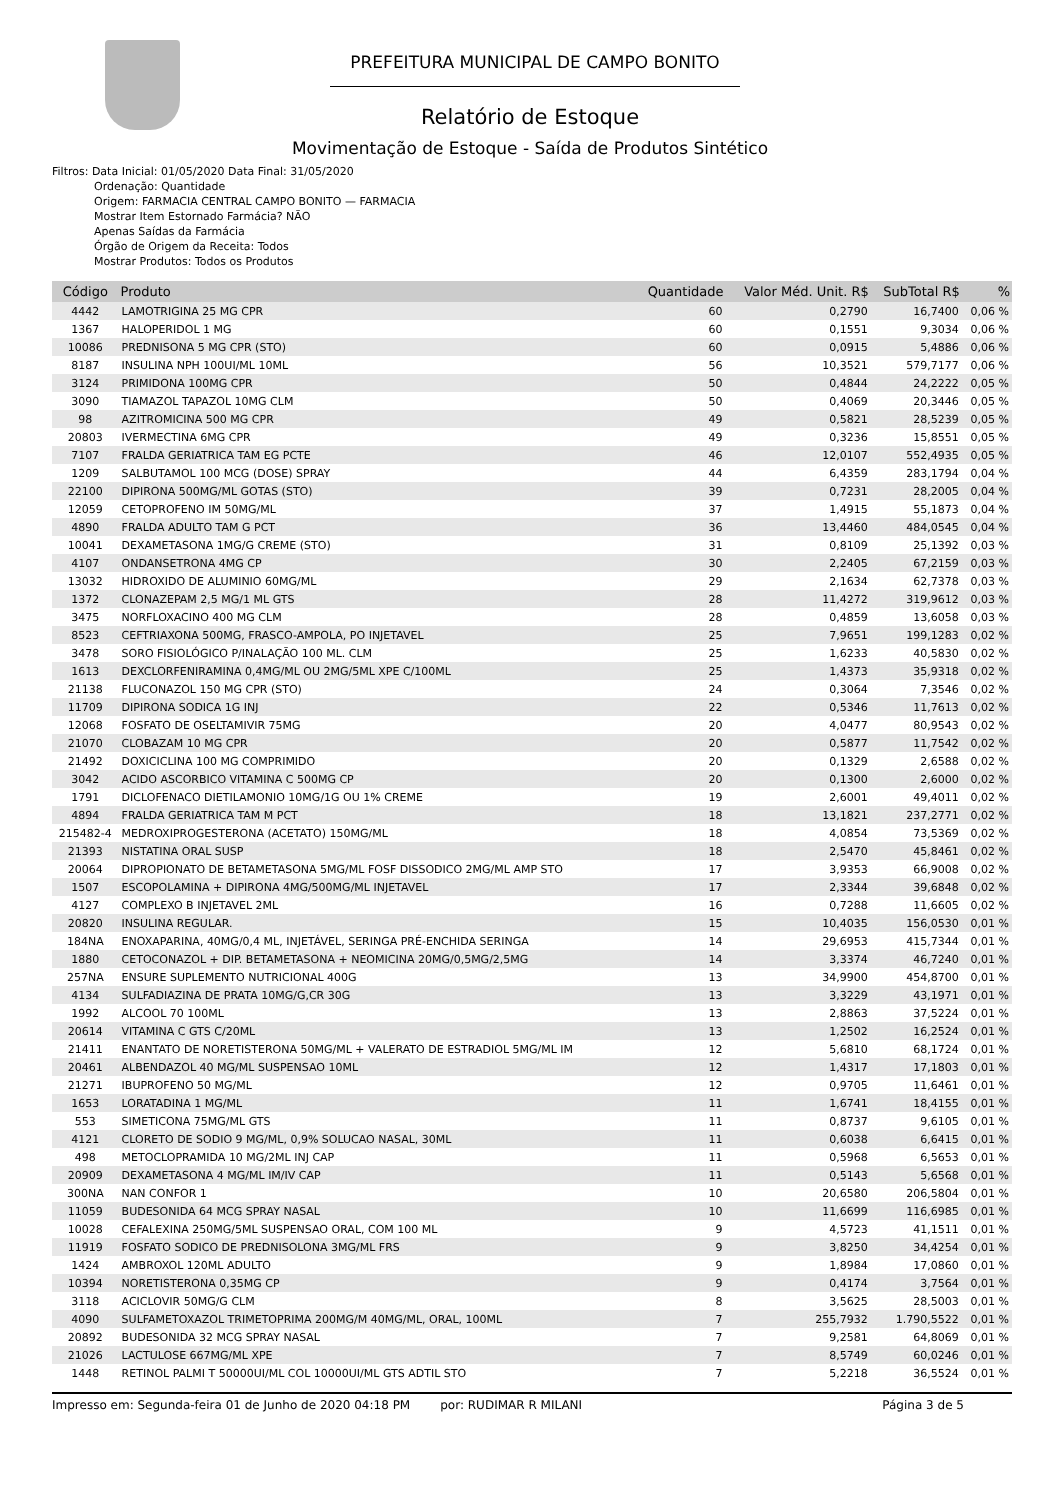PREFEITURA MUNICIPAL DE CAMPO BONITO
Relatório de Estoque
Movimentação de Estoque - Saída de Produtos Sintético
Filtros: Data Inicial: 01/05/2020 Data Final: 31/05/2020
Ordenação: Quantidade
Origem: FARMACIA CENTRAL CAMPO BONITO — FARMACIA
Mostrar Item Estornado Farmácia? NÃO
Apenas Saídas da Farmácia
Órgão de Origem da Receita: Todos
Mostrar Produtos: Todos os Produtos
| Código | Produto | Quantidade | Valor Méd. Unit. R$ | SubTotal R$ | % |
| --- | --- | --- | --- | --- | --- |
| 4442 | LAMOTRIGINA 25 MG CPR | 60 | 0,2790 | 16,7400 | 0,06 % |
| 1367 | HALOPERIDOL 1 MG | 60 | 0,1551 | 9,3034 | 0,06 % |
| 10086 | PREDNISONA 5 MG CPR (STO) | 60 | 0,0915 | 5,4886 | 0,06 % |
| 8187 | INSULINA NPH 100UI/ML 10ML | 56 | 10,3521 | 579,7177 | 0,06 % |
| 3124 | PRIMIDONA 100MG CPR | 50 | 0,4844 | 24,2222 | 0,05 % |
| 3090 | TIAMAZOL TAPAZOL 10MG CLM | 50 | 0,4069 | 20,3446 | 0,05 % |
| 98 | AZITROMICINA 500 MG CPR | 49 | 0,5821 | 28,5239 | 0,05 % |
| 20803 | IVERMECTINA 6MG CPR | 49 | 0,3236 | 15,8551 | 0,05 % |
| 7107 | FRALDA GERIATRICA TAM EG PCTE | 46 | 12,0107 | 552,4935 | 0,05 % |
| 1209 | SALBUTAMOL 100 MCG (DOSE) SPRAY | 44 | 6,4359 | 283,1794 | 0,04 % |
| 22100 | DIPIRONA 500MG/ML GOTAS (STO) | 39 | 0,7231 | 28,2005 | 0,04 % |
| 12059 | CETOPROFENO IM 50MG/ML | 37 | 1,4915 | 55,1873 | 0,04 % |
| 4890 | FRALDA ADULTO TAM G PCT | 36 | 13,4460 | 484,0545 | 0,04 % |
| 10041 | DEXAMETASONA 1MG/G CREME (STO) | 31 | 0,8109 | 25,1392 | 0,03 % |
| 4107 | ONDANSETRONA 4MG CP | 30 | 2,2405 | 67,2159 | 0,03 % |
| 13032 | HIDROXIDO DE ALUMINIO 60MG/ML | 29 | 2,1634 | 62,7378 | 0,03 % |
| 1372 | CLONAZEPAM 2,5 MG/1 ML GTS | 28 | 11,4272 | 319,9612 | 0,03 % |
| 3475 | NORFLOXACINO 400 MG CLM | 28 | 0,4859 | 13,6058 | 0,03 % |
| 8523 | CEFTRIAXONA 500MG, FRASCO-AMPOLA, PO INJETAVEL | 25 | 7,9651 | 199,1283 | 0,02 % |
| 3478 | SORO FISIOLÓGICO P/INALAÇÃO 100 ML. CLM | 25 | 1,6233 | 40,5830 | 0,02 % |
| 1613 | DEXCLORFENIRAMINA 0,4MG/ML OU 2MG/5ML XPE C/100ML | 25 | 1,4373 | 35,9318 | 0,02 % |
| 21138 | FLUCONAZOL 150 MG CPR (STO) | 24 | 0,3064 | 7,3546 | 0,02 % |
| 11709 | DIPIRONA SODICA 1G INJ | 22 | 0,5346 | 11,7613 | 0,02 % |
| 12068 | FOSFATO DE OSELTAMIVIR 75MG | 20 | 4,0477 | 80,9543 | 0,02 % |
| 21070 | CLOBAZAM 10 MG CPR | 20 | 0,5877 | 11,7542 | 0,02 % |
| 21492 | DOXICICLINA 100 MG COMPRIMIDO | 20 | 0,1329 | 2,6588 | 0,02 % |
| 3042 | ACIDO ASCORBICO VITAMINA C 500MG CP | 20 | 0,1300 | 2,6000 | 0,02 % |
| 1791 | DICLOFENACO DIETILAMONIO 10MG/1G OU 1% CREME | 19 | 2,6001 | 49,4011 | 0,02 % |
| 4894 | FRALDA GERIATRICA TAM M PCT | 18 | 13,1821 | 237,2771 | 0,02 % |
| 215482-4 | MEDROXIPROGESTERONA (ACETATO) 150MG/ML | 18 | 4,0854 | 73,5369 | 0,02 % |
| 21393 | NISTATINA ORAL SUSP | 18 | 2,5470 | 45,8461 | 0,02 % |
| 20064 | DIPROPIONATO DE BETAMETASONA 5MG/ML FOSF DISSODICO 2MG/ML AMP STO | 17 | 3,9353 | 66,9008 | 0,02 % |
| 1507 | ESCOPOLAMINA + DIPIRONA 4MG/500MG/ML INJETAVEL | 17 | 2,3344 | 39,6848 | 0,02 % |
| 4127 | COMPLEXO B INJETAVEL 2ML | 16 | 0,7288 | 11,6605 | 0,02 % |
| 20820 | INSULINA REGULAR. | 15 | 10,4035 | 156,0530 | 0,01 % |
| 184NA | ENOXAPARINA, 40MG/0,4 ML, INJETÁVEL, SERINGA PRÉ-ENCHIDA SERINGA | 14 | 29,6953 | 415,7344 | 0,01 % |
| 1880 | CETOCONAZOL + DIP. BETAMETASONA + NEOMICINA 20MG/0,5MG/2,5MG | 14 | 3,3374 | 46,7240 | 0,01 % |
| 257NA | ENSURE SUPLEMENTO NUTRICIONAL 400G | 13 | 34,9900 | 454,8700 | 0,01 % |
| 4134 | SULFADIAZINA DE PRATA 10MG/G,CR 30G | 13 | 3,3229 | 43,1971 | 0,01 % |
| 1992 | ALCOOL 70 100ML | 13 | 2,8863 | 37,5224 | 0,01 % |
| 20614 | VITAMINA C GTS C/20ML | 13 | 1,2502 | 16,2524 | 0,01 % |
| 21411 | ENANTATO DE NORETISTERONA 50MG/ML + VALERATO DE ESTRADIOL 5MG/ML IM | 12 | 5,6810 | 68,1724 | 0,01 % |
| 20461 | ALBENDAZOL 40 MG/ML SUSPENSAO 10ML | 12 | 1,4317 | 17,1803 | 0,01 % |
| 21271 | IBUPROFENO 50 MG/ML | 12 | 0,9705 | 11,6461 | 0,01 % |
| 1653 | LORATADINA 1 MG/ML | 11 | 1,6741 | 18,4155 | 0,01 % |
| 553 | SIMETICONA 75MG/ML GTS | 11 | 0,8737 | 9,6105 | 0,01 % |
| 4121 | CLORETO DE SODIO 9 MG/ML, 0,9% SOLUCAO NASAL, 30ML | 11 | 0,6038 | 6,6415 | 0,01 % |
| 498 | METOCLOPRAMIDA 10 MG/2ML INJ CAP | 11 | 0,5968 | 6,5653 | 0,01 % |
| 20909 | DEXAMETASONA 4 MG/ML IM/IV CAP | 11 | 0,5143 | 5,6568 | 0,01 % |
| 300NA | NAN CONFOR 1 | 10 | 20,6580 | 206,5804 | 0,01 % |
| 11059 | BUDESONIDA 64 MCG SPRAY NASAL | 10 | 11,6699 | 116,6985 | 0,01 % |
| 10028 | CEFALEXINA 250MG/5ML SUSPENSAO ORAL, COM 100 ML | 9 | 4,5723 | 41,1511 | 0,01 % |
| 11919 | FOSFATO SODICO DE PREDNISOLONA 3MG/ML FRS | 9 | 3,8250 | 34,4254 | 0,01 % |
| 1424 | AMBROXOL 120ML ADULTO | 9 | 1,8984 | 17,0860 | 0,01 % |
| 10394 | NORETISTERONA 0,35MG CP | 9 | 0,4174 | 3,7564 | 0,01 % |
| 3118 | ACICLOVIR 50MG/G CLM | 8 | 3,5625 | 28,5003 | 0,01 % |
| 4090 | SULFAMETOXAZOL TRIMETOPRIMA 200MG/M 40MG/ML, ORAL, 100ML | 7 | 255,7932 | 1.790,5522 | 0,01 % |
| 20892 | BUDESONIDA 32 MCG SPRAY NASAL | 7 | 9,2581 | 64,8069 | 0,01 % |
| 21026 | LACTULOSE 667MG/ML XPE | 7 | 8,5749 | 60,0246 | 0,01 % |
| 1448 | RETINOL PALMI T 50000UI/ML COL 10000UI/ML GTS ADTIL STO | 7 | 5,2218 | 36,5524 | 0,01 % |
Impresso em: Segunda-feira 01 de Junho de 2020 04:18 PM por: RUDIMAR R MILANI Página 3 de 5